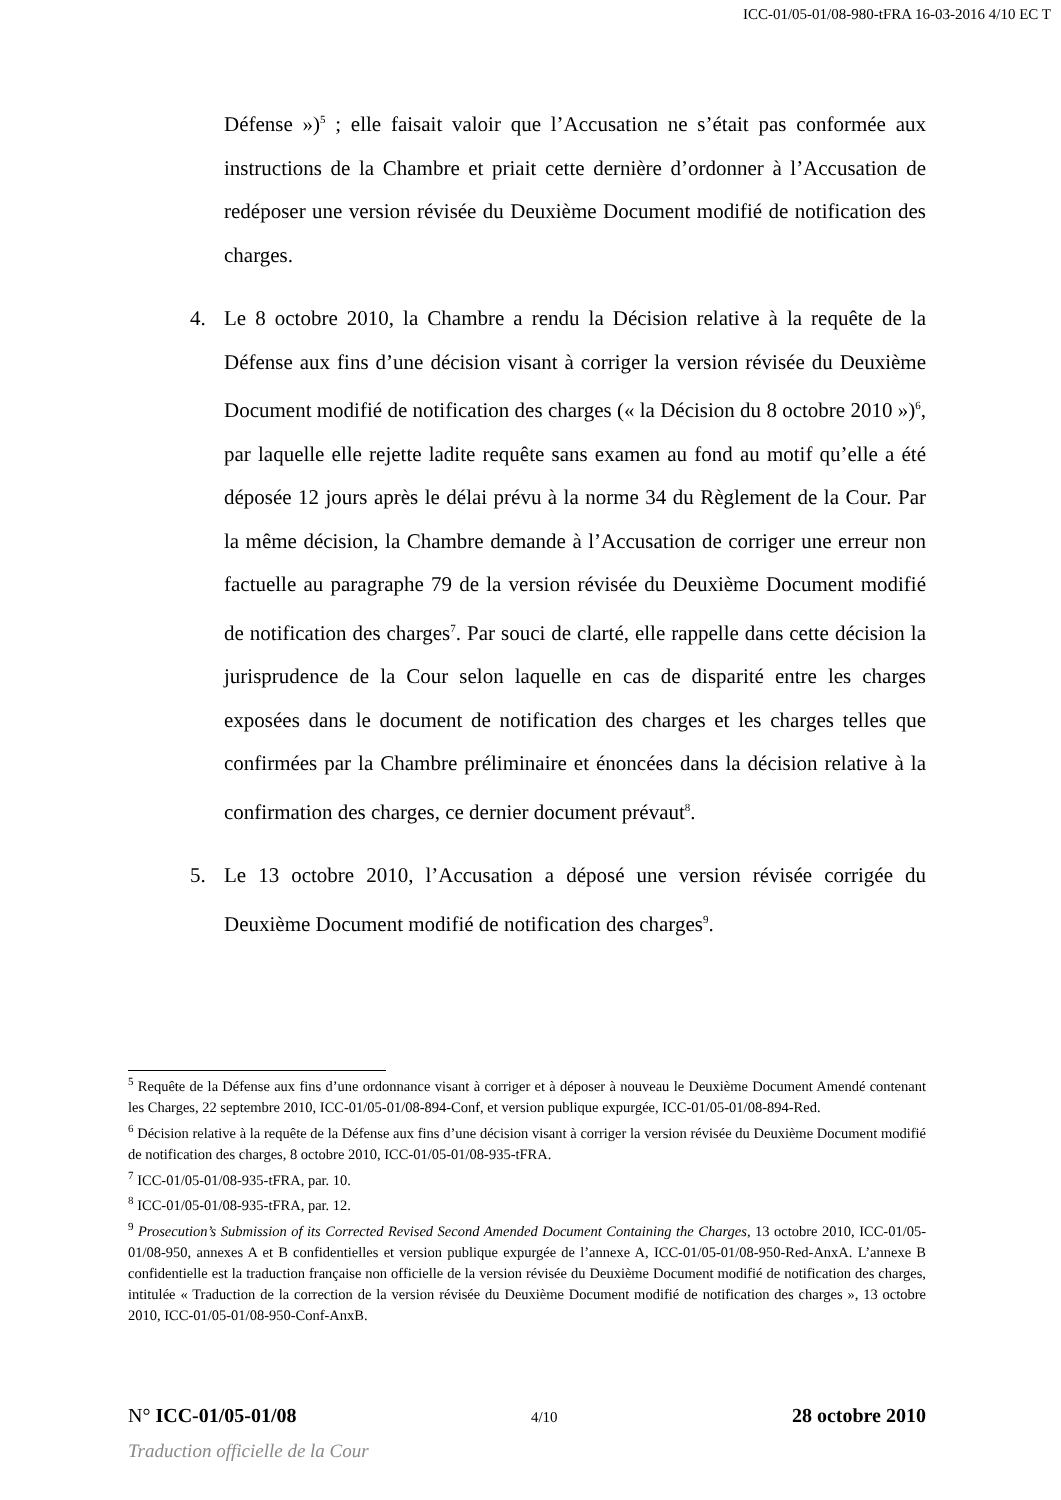ICC-01/05-01/08-980-tFRA 16-03-2016 4/10 EC T
Défense »)<sup>5</sup> ; elle faisait valoir que l’Accusation ne s’était pas conformée aux instructions de la Chambre et priait cette dernière d’ordonner à l’Accusation de redéposer une version révisée du Deuxième Document modifié de notification des charges.
4. Le 8 octobre 2010, la Chambre a rendu la Décision relative à la requête de la Défense aux fins d’une décision visant à corriger la version révisée du Deuxième Document modifié de notification des charges (« la Décision du 8 octobre 2010 »)<sup>6</sup>, par laquelle elle rejette ladite requête sans examen au fond au motif qu’elle a été déposée 12 jours après le délai prévu à la norme 34 du Règlement de la Cour. Par la même décision, la Chambre demande à l’Accusation de corriger une erreur non factuelle au paragraphe 79 de la version révisée du Deuxième Document modifié de notification des charges<sup>7</sup>. Par souci de clarté, elle rappelle dans cette décision la jurisprudence de la Cour selon laquelle en cas de disparité entre les charges exposées dans le document de notification des charges et les charges telles que confirmées par la Chambre préliminaire et énoncées dans la décision relative à la confirmation des charges, ce dernier document prévaut<sup>8</sup>.
5. Le 13 octobre 2010, l’Accusation a déposé une version révisée corrigée du Deuxième Document modifié de notification des charges<sup>9</sup>.
<sup>5</sup> Requête de la Défense aux fins d’une ordonnance visant à corriger et à déposer à nouveau le Deuxième Document Amendé contenant les Charges, 22 septembre 2010, ICC-01/05-01/08-894-Conf, et version publique expurgée, ICC-01/05-01/08-894-Red.
<sup>6</sup> Décision relative à la requête de la Défense aux fins d’une décision visant à corriger la version révisée du Deuxième Document modifié de notification des charges, 8 octobre 2010, ICC-01/05-01/08-935-tFRA.
<sup>7</sup> ICC-01/05-01/08-935-tFRA, par. 10.
<sup>8</sup> ICC-01/05-01/08-935-tFRA, par. 12.
<sup>9</sup> Prosecution’s Submission of its Corrected Revised Second Amended Document Containing the Charges, 13 octobre 2010, ICC-01/05-01/08-950, annexes A et B confidentielles et version publique expurgée de l’annexe A, ICC-01/05-01/08-950-Red-AnxA. L’annexe B confidentielle est la traduction française non officielle de la version révisée du Deuxième Document modifié de notification des charges, intitulée « Traduction de la correction de la version révisée du Deuxième Document modifié de notification des charges », 13 octobre 2010, ICC-01/05-01/08-950-Conf-AnxB.
N° ICC-01/05-01/08 4/10 28 octobre 2010
Traduction officielle de la Cour